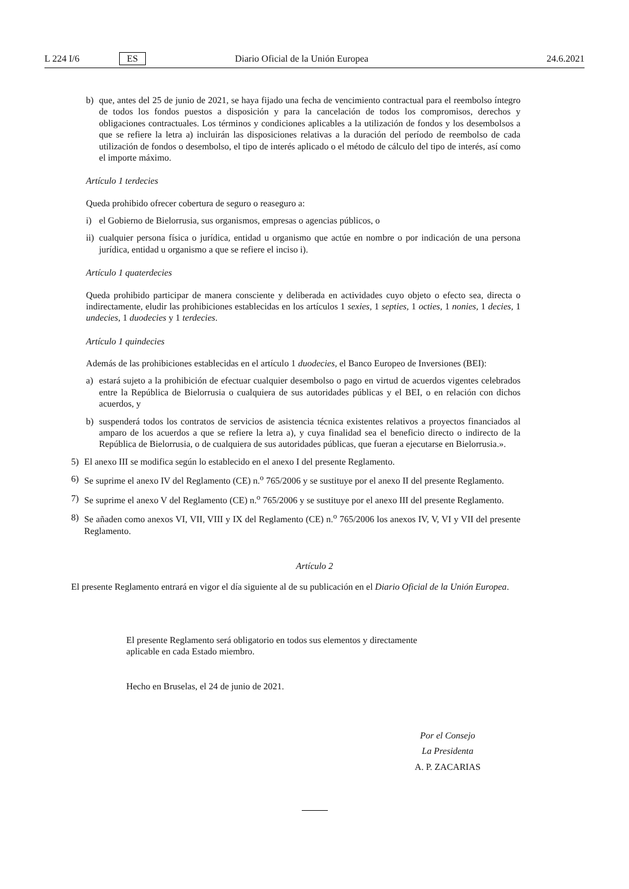L 224 I/6 ES Diario Oficial de la Unión Europea 24.6.2021
b) que, antes del 25 de junio de 2021, se haya fijado una fecha de vencimiento contractual para el reembolso íntegro de todos los fondos puestos a disposición y para la cancelación de todos los compromisos, derechos y obligaciones contractuales. Los términos y condiciones aplicables a la utilización de fondos y los desembolsos a que se refiere la letra a) incluirán las disposiciones relativas a la duración del período de reembolso de cada utilización de fondos o desembolso, el tipo de interés aplicado o el método de cálculo del tipo de interés, así como el importe máximo.
Artículo 1 terdecies
Queda prohibido ofrecer cobertura de seguro o reaseguro a:
i) el Gobierno de Bielorrusia, sus organismos, empresas o agencias públicos, o
ii) cualquier persona física o jurídica, entidad u organismo que actúe en nombre o por indicación de una persona jurídica, entidad u organismo a que se refiere el inciso i).
Artículo 1 quaterdecies
Queda prohibido participar de manera consciente y deliberada en actividades cuyo objeto o efecto sea, directa o indirectamente, eludir las prohibiciones establecidas en los artículos 1 sexies, 1 septies, 1 octies, 1 nonies, 1 decies, 1 undecies, 1 duodecies y 1 terdecies.
Artículo 1 quindecies
Además de las prohibiciones establecidas en el artículo 1 duodecies, el Banco Europeo de Inversiones (BEI):
a) estará sujeto a la prohibición de efectuar cualquier desembolso o pago en virtud de acuerdos vigentes celebrados entre la República de Bielorrusia o cualquiera de sus autoridades públicas y el BEI, o en relación con dichos acuerdos, y
b) suspenderá todos los contratos de servicios de asistencia técnica existentes relativos a proyectos financiados al amparo de los acuerdos a que se refiere la letra a), y cuya finalidad sea el beneficio directo o indirecto de la República de Bielorrusia, o de cualquiera de sus autoridades públicas, que fueran a ejecutarse en Bielorrusia.».
5) El anexo III se modifica según lo establecido en el anexo I del presente Reglamento.
6) Se suprime el anexo IV del Reglamento (CE) n.<sup>o</sup> 765/2006 y se sustituye por el anexo II del presente Reglamento.
7) Se suprime el anexo V del Reglamento (CE) n.<sup>o</sup> 765/2006 y se sustituye por el anexo III del presente Reglamento.
8) Se añaden como anexos VI, VII, VIII y IX del Reglamento (CE) n.<sup>o</sup> 765/2006 los anexos IV, V, VI y VII del presente Reglamento.
Artículo 2
El presente Reglamento entrará en vigor el día siguiente al de su publicación en el Diario Oficial de la Unión Europea.
El presente Reglamento será obligatorio en todos sus elementos y directamente aplicable en cada Estado miembro.
Hecho en Bruselas, el 24 de junio de 2021.
Por el Consejo
La Presidenta
A. P. ZACARIAS